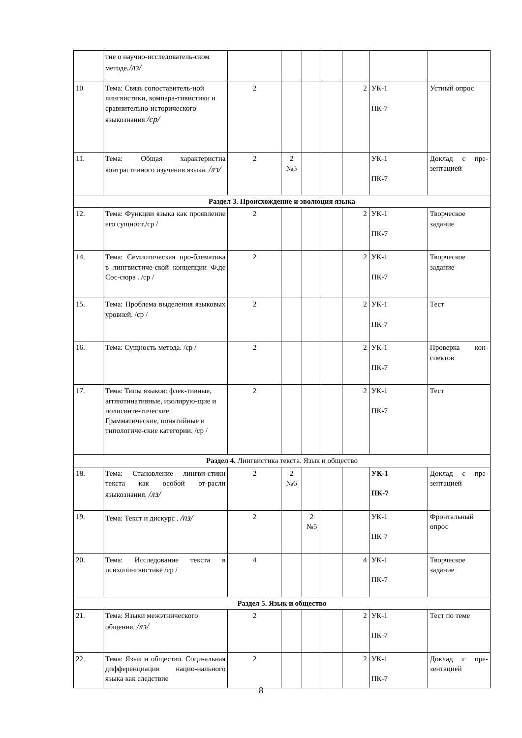| | тие о научно-исследователь-ском методе ./лз/ | | | | | | | |
| 10 | Тема: Связь сопоставитель-ной лингвистики, компара-тивистики и сравнительно-исторического языкознания /ср/ | 2 | | | | 2 | УК-1 ПК-7 | Устный опрос |
| 11. | Тема: Общая характеристиа контрастивного изучения языка. /лз/ | 2 | 2 №5 | | | | УК-1 ПК-7 | Доклад с пре-зентацией |
| Раздел 3. Происхождение и эволюция языка | | | | | | | | |
| 12. | Тема: Функции языка как проявление его сущност./ср / | 2 | | | | 2 | УК-1 ПК-7 | Творческое задание |
| 14. | Тема: Семиотическая про-блематика в лингвистиче-ской концепции Ф.де Сос-сюра . /ср / | 2 | | | | 2 | УК-1 ПК-7 | Творческое задание |
| 15. | Тема: Проблема выделения языковых уровней. /ср / | 2 | | | | 2 | УК-1 ПК-7 | Тест |
| 16. | Тема: Сущность метода. /ср / | 2 | | | | 2 | УК-1 ПК-7 | Проверка кон-спектов |
| 17. | Тема: Типы языков: флек-тивные, агглютинативные, изолирую-щие и полисинте-тические. Грамматические, понятийные и типологиче-ские категории. /ср / | 2 | | | | 2 | УК-1 ПК-7 | Тест |
| Раздел 4. Лингвистика текста. Язык и общество | | | | | | | | |
| 18. | Тема: Становление лингви-стики текста как особой от-расли языкознания. /лз/ | 2 | 2 №6 | | | | УК-1 ПК-7 | Доклад с пре-зентацией |
| 19. | Тема: Текст и дискурс . /пз/ | 2 | | 2 №5 | | | УК-1 ПК-7 | Фронтальный опрос |
| 20. | Тема: Исследование текста в психолингвистике /ср / | 4 | | | | 4 | УК-1 ПК-7 | Творческое задание |
| Раздел 5. Язык и общество | | | | | | | | |
| 21. | Тема: Языки межэтнического общения. /лз/ | 2 | | | | 2 | УК-1 ПК-7 | Тест по теме |
| 22. | Тема: Язык и общество. Соци-альная дифференциация нацио-нального языка как следствие | 2 | | | | 2 | УК-1 ПК-7 | Доклад с пре-зентацией |
8